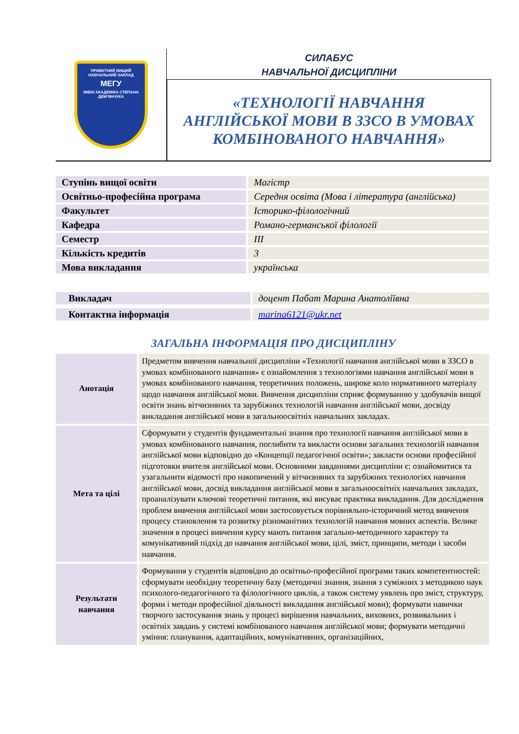ПРИВАТНИЙ ВИЩИЙ НАВЧАЛЬНИЙ ЗАКЛАД
МЕГУ
ІМЕНІ АКАДЕМІКА СТЕПАНА ДЕМ'ЯНЧУКА
СИЛАБУС
НАВЧАЛЬНОЇ ДИСЦИПЛІНИ
«ТЕХНОЛОГІЇ НАВЧАННЯ
АНГЛІЙСЬКОЇ МОВИ В ЗЗСО В УМОВАХ
КОМБІНОВАНОГО НАВЧАННЯ»
| Ступінь вищої освіти | Магістр |
| Освітньо-професійна програма | Середня освіта (Мова і література (англійська) |
| Факультет | Історико-філологічний |
| Кафедра | Романо-германської філології |
| Семестр | ІІІ |
| Кількість кредитів | 3 |
| Мова викладання | українська |
| Викладач | доцент Пабат Марина Анатоліївна |
| Контактна інформація | marina6121@ukr.net |
ЗАГАЛЬНА ІНФОРМАЦІЯ ПРО ДИСЦИПЛІНУ
| Анотація | Предметом вивчення навчальної дисципліни «Технології навчання англійської мови в ЗЗСО в умовах комбінованого навчання» є ознайомлення з технологіями навчання англійської мови в умовах комбінованого навчання, теоретичних положень, широке коло нормативного матеріалу щодо навчання англійської мови. Вивчення дисципліни сприяє формуванню у здобувачів вищої освіти знань вітчизняних та зарубіжних технологій навчання англійської мови, досвіду викладання англійської мови в загальноосвітніх навчальних закладах. |
| Мета та цілі | Сформувати у студентів фундаментальні знання про технології навчання англійської мови в умовах комбінованого навчання, поглибити та викласти основи загальних технологій навчання англійської мови відповідно до «Концепції педагогічної освіти»; закласти основи професійної підготовки вчителя англійської мови. Основними завданнями дисципліни є: ознайомитися та узагальнити відомості про накопичений у вітчизняних та зарубіжних технологіях навчання англійської мови, досвід викладання англійської мови в загальноосвітніх навчальних закладах, проаналізувати ключові теоретичні питання, які висуває практика викладання. Для дослідження проблем вивчення англійської мови застосовується порівняльно-історичний метод вивчення процесу становлення та розвитку різноманітних технологій навчання мовних аспектів. Велике значення в процесі вивчення курсу мають питання загально-методичного характеру та комунікативний підхід до навчання англійської мови, цілі, зміст, принципи, методи і засоби навчання. |
| Результати навчання | Формування у студентів відповідно до освітньо-професійної програми таких компетентностей: сформувати необхідну теоретичну базу (методичні знання, знання з суміжних з методикою наук психолого-педагогічного та філологічного циклів, а також систему уявлень про зміст, структуру, форми і методи професійної діяльності викладання англійської мови); формувати навички творчого застосування знань у процесі вирішення навчальних, виховних, розвивальних і освітніх завдань у системі комбінованого навчання англійської мови; формувати методичні уміння: планування, адаптаційних, комунікативних, організаційних, |